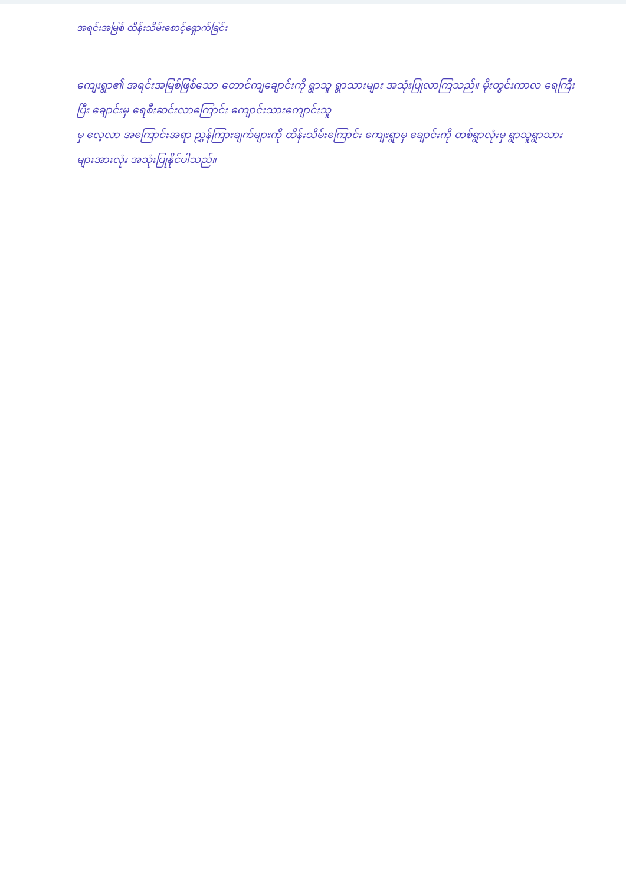အရင်းအမြစ် ထိန်းသိမ်းစောင့်ရှောက်ခြင်း
ကျေးရွာ၏ အရင်းအမြစ်ဖြစ်သော တောင်ကျချောင်းကို ရွာသူ ရွာသားများ အသုံးပြုလာကြသည်။ မိုးတွင်းကာလ ရေကြီးပြီး ချောင်းမှ ရေစီးဆင်းလာကြောင်း ကျောင်းသားကျောင်းသူ
မှ လေ့လာ အကြောင်းအရာ ညွှန်ကြားချက်များကို ထိန်းသိမ်းကြောင်း ကျေးရွာမှ ချောင်းကို တစ်ရွာလုံးမှ ရွာသူရွာသားများအားလုံး အသုံးပြုနိုင်ပါသည်။